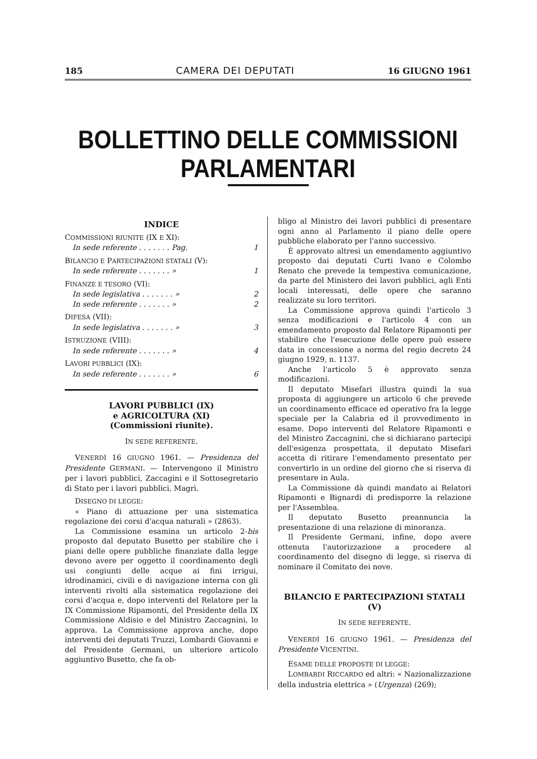185 CAMERA DEI DEPUTATI 16 GIUGNO 1961
BOLLETTINO DELLE COMMISSIONI PARLAMENTARI
INDICE
COMMISSIONI RIUNITE (IX E XI):
In sede referente . . . . . . . Pag. 1
BILANCIO E PARTECIPAZIONI STATALI (V):
In sede referente . . . . . . . » 1
FINANZE E TESORO (VI):
In sede legislativa . . . . . . . » 2
In sede referente . . . . . . . » 2
DIFESA (VII):
In sede legislativa . . . . . . . » 3
ISTRUZIONE (VIII):
In sede referente . . . . . . . » 4
LAVORI PUBBLICI (IX):
In sede referente . . . . . . . » 6
LAVORI PUBBLICI (IX)
e AGRICOLTURA (XI)
(Commissioni riunite).
IN SEDE REFERENTE.
VENERDÌ 16 GIUGNO 1961. — Presidenza del Presidente GERMANI. — Intervengono il Ministro per i lavori pubblici, Zaccagini e il Sottosegretario di Stato per i lavori pubblici, Magrì.
DISEGNO DI LEGGE:
« Piano di attuazione per una sistematica regolazione dei corsi d'acqua naturali » (2863).
La Commissione esamina un articolo 2-bis proposto dal deputato Busetto per stabilire che i piani delle opere pubbliche finanziate dalla legge devono avere per oggetto il coordinamento degli usi congiunti delle acque ai fini irrigui, idrodinamici, civili e di navigazione interna con gli interventi rivolti alla sistematica regolazione dei corsi d'acqua e, dopo interventi del Relatore per la IX Commissione Ripamonti, del Presidente della IX Commissione Aldisio e del Ministro Zaccagnini, lo approva. La Commissione approva anche, dopo interventi dei deputati Truzzi, Lombardi Giovanni e del Presidente Germani, un ulteriore articolo aggiuntivo Busetto, che fa ob-
bligo al Ministro dei lavori pubblici di presentare ogni anno al Parlamento il piano delle opere pubbliche elaborato per l'anno successivo.
È approvato altresì un emendamento aggiuntivo proposto dai deputati Curti Ivano e Colombo Renato che prevede la tempestiva comunicazione, da parte del Ministero dei lavori pubblici, agli Enti locali interessati, delle opere che saranno realizzate su loro territori.
La Commissione approva quindi l'articolo 3 senza modificazioni e l'articolo 4 con un emendamento proposto dal Relatore Ripamonti per stabilire che l'esecuzione delle opere può essere data in concessione a norma del regio decreto 24 giugno 1929, n. 1137.
Anche l'articolo 5 è approvato senza modificazioni.
Il deputato Misefari illustra quindi la sua proposta di aggiungere un articolo 6 che prevede un coordinamento efficace ed operativo fra la legge speciale per la Calabria ed il provvedimento in esame. Dopo interventi del Relatore Ripamonti e del Ministro Zaccagnini, che si dichiarano partecipi dell'esigenza prospettata, il deputato Misefari accetta di ritirare l'emendamento presentato per convertirlo in un ordine del giorno che si riserva di presentare in Aula.
La Commissione dà quindi mandato ai Relatori Ripamonti e Bignardi di predisporre la relazione per l'Assemblea.
Il deputato Busetto preannuncia la presentazione di una relazione di minoranza.
Il Presidente Germani, infine, dopo avere ottenuta l'autorizzazione a procedere al coordinamento del disegno di legge, si riserva di nominare il Comitato dei nove.
BILANCIO E PARTECIPAZIONI STATALI (V)
IN SEDE REFERENTE.
VENERDÌ 16 GIUGNO 1961. — Presidenza del Presidente VICENTINI.
ESAME DELLE PROPOSTE DI LEGGE:
LOMBARDI RICCARDO ed altri: « Nazionalizzazione della industria elettrica » (Urgenza) (269);